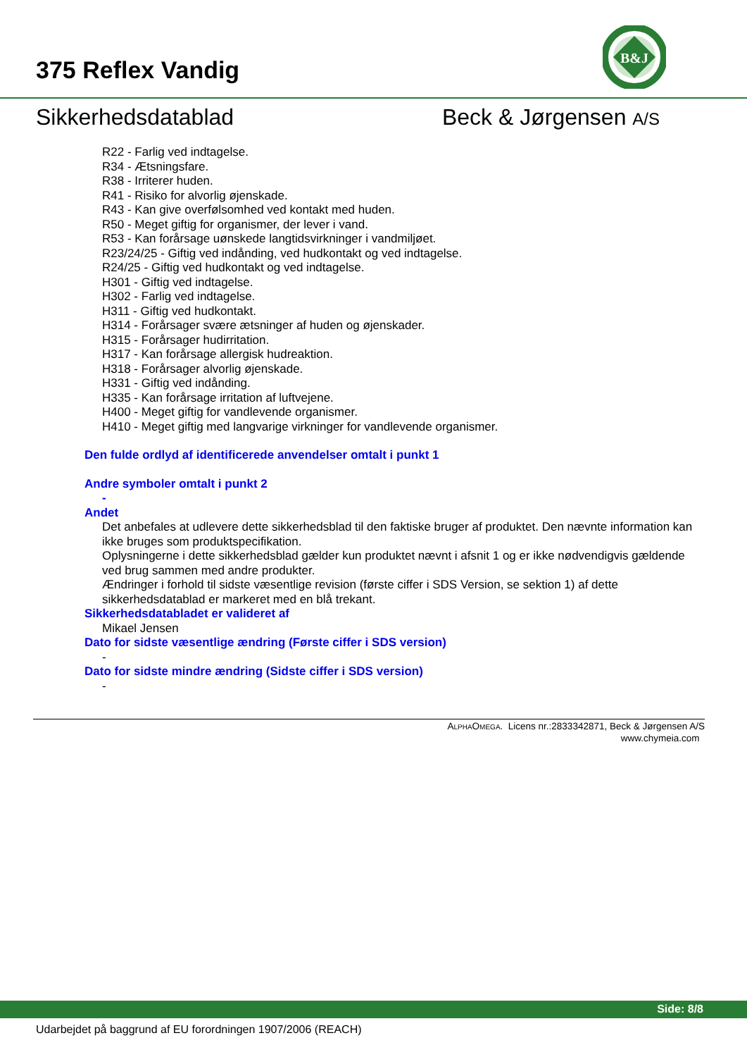375 Reflex Vandig
B&J
Sikkerhedsdatablad Beck & Jørgensen A/S
R22 - Farlig ved indtagelse.
R34 - Ætsningsfare.
R38 - Irriterer huden.
R41 - Risiko for alvorlig øjenskade.
R43 - Kan give overfølsomhed ved kontakt med huden.
R50 - Meget giftig for organismer, der lever i vand.
R53 - Kan forårsage uønskede langtidsvirkninger i vandmiljøet.
R23/24/25 - Giftig ved indånding, ved hudkontakt og ved indtagelse.
R24/25 - Giftig ved hudkontakt og ved indtagelse.
H301 - Giftig ved indtagelse.
H302 - Farlig ved indtagelse.
H311 - Giftig ved hudkontakt.
H314 - Forårsager svære ætsninger af huden og øjenskader.
H315 - Forårsager hudirritation.
H317 - Kan forårsage allergisk hudreaktion.
H318 - Forårsager alvorlig øjenskade.
H331 - Giftig ved indånding.
H335 - Kan forårsage irritation af luftvejene.
H400 - Meget giftig for vandlevende organismer.
H410 - Meget giftig med langvarige virkninger for vandlevende organismer.
Den fulde ordlyd af identificerede anvendelser omtalt i punkt 1
Andre symboler omtalt i punkt 2
-
Andet
Det anbefales at udlevere dette sikkerhedsblad til den faktiske bruger af produktet. Den nævnte information kan ikke bruges som produktspecifikation.
Oplysningerne i dette sikkerhedsblad gælder kun produktet nævnt i afsnit 1 og er ikke nødvendigvis gældende ved brug sammen med andre produkter.
Ændringer i forhold til sidste væsentlige revision (første ciffer i SDS Version, se sektion 1) af dette sikkerhedsdatablad er markeret med en blå trekant.
Sikkerhedsdatabladet er valideret af
Mikael Jensen
Dato for sidste væsentlige ændring (Første ciffer i SDS version)
-
Dato for sidste mindre ændring (Sidste ciffer i SDS version)
-
ALPHAOMEGA. Licens nr.:2833342871, Beck & Jørgensen A/S
www.chymeia.com
Side: 8/8
Udarbejdet på baggrund af EU forordningen 1907/2006 (REACH)